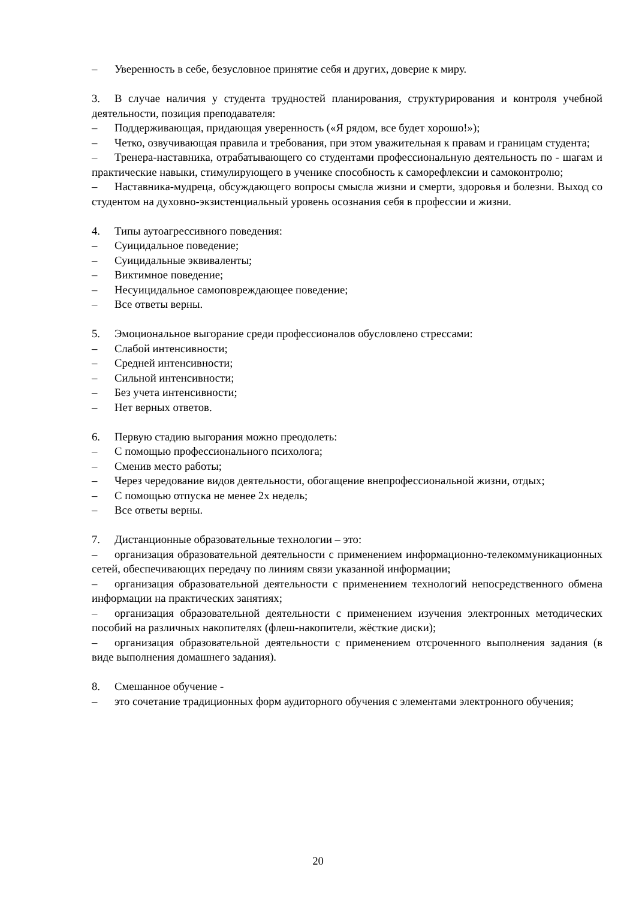– Уверенность в себе, безусловное принятие себя и других, доверие к миру.
3. В случае наличия у студента трудностей планирования, структурирования и контроля учебной деятельности, позиция преподавателя:
– Поддерживающая, придающая уверенность («Я рядом, все будет хорошо!»);
– Четко, озвучивающая правила и требования, при этом уважительная к правам и границам студента;
– Тренера-наставника, отрабатывающего со студентами профессиональную деятельность по - шагам и практические навыки, стимулирующего в ученике способность к саморефлексии и самоконтролю;
– Наставника-мудреца, обсуждающего вопросы смысла жизни и смерти, здоровья и болезни. Выход со студентом на духовно-экзистенциальный уровень осознания себя в профессии и жизни.
4. Типы аутоагрессивного поведения:
– Суицидальное поведение;
– Суицидальные эквиваленты;
– Виктимное поведение;
– Несуицидальное самоповреждающее поведение;
– Все ответы верны.
5. Эмоциональное выгорание среди профессионалов обусловлено стрессами:
– Слабой интенсивности;
– Средней интенсивности;
– Сильной интенсивности;
– Без учета интенсивности;
– Нет верных ответов.
6. Первую стадию выгорания можно преодолеть:
– С помощью профессионального психолога;
– Сменив место работы;
– Через чередование видов деятельности, обогащение внепрофессиональной жизни, отдых;
– С помощью отпуска не менее 2х недель;
– Все ответы верны.
7. Дистанционные образовательные технологии – это:
– организация образовательной деятельности с применением информационно-телекоммуникационных сетей, обеспечивающих передачу по линиям связи указанной информации;
– организация образовательной деятельности с применением технологий непосредственного обмена информации на практических занятиях;
– организация образовательной деятельности с применением изучения электронных методических пособий на различных накопителях (флеш-накопители, жёсткие диски);
– организация образовательной деятельности с применением отсроченного выполнения задания (в виде выполнения домашнего задания).
8. Смешанное обучение -
– это сочетание традиционных форм аудиторного обучения с элементами электронного обучения;
20